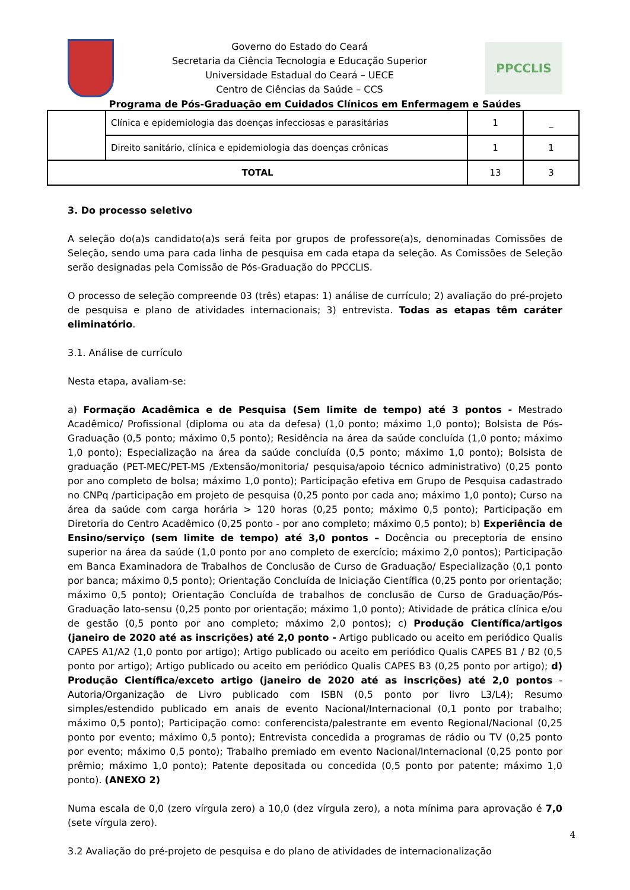Governo do Estado do Ceará
Secretaria da Ciência Tecnologia e Educação Superior
Universidade Estadual do Ceará – UECE
Centro de Ciências da Saúde – CCS
PPCCLIS
Programa de Pós-Graduação em Cuidados Clínicos em Enfermagem e Saúdes
| | Clínica e epidemiologia das doenças infecciosas e parasitárias | 1 | _ |
| | Direito sanitário, clínica e epidemiologia das doenças crônicas | 1 | 1 |
| TOTAL | | 13 | 3 |
3. Do processo seletivo
A seleção do(a)s candidato(a)s será feita por grupos de professore(a)s, denominadas Comissões de Seleção, sendo uma para cada linha de pesquisa em cada etapa da seleção. As Comissões de Seleção serão designadas pela Comissão de Pós-Graduação do PPCCLIS.
O processo de seleção compreende 03 (três) etapas: 1) análise de currículo; 2) avaliação do pré-projeto de pesquisa e plano de atividades internacionais; 3) entrevista. Todas as etapas têm caráter eliminatório.
3.1. Análise de currículo
Nesta etapa, avaliam-se:
a) Formação Acadêmica e de Pesquisa (Sem limite de tempo) até 3 pontos - Mestrado Acadêmico/ Profissional (diploma ou ata da defesa) (1,0 ponto; máximo 1,0 ponto); Bolsista de Pós-Graduação (0,5 ponto; máximo 0,5 ponto); Residência na área da saúde concluída (1,0 ponto; máximo 1,0 ponto); Especialização na área da saúde concluída (0,5 ponto; máximo 1,0 ponto); Bolsista de graduação (PET-MEC/PET-MS /Extensão/monitoria/ pesquisa/apoio técnico administrativo) (0,25 ponto por ano completo de bolsa; máximo 1,0 ponto); Participação efetiva em Grupo de Pesquisa cadastrado no CNPq /participação em projeto de pesquisa (0,25 ponto por cada ano; máximo 1,0 ponto); Curso na área da saúde com carga horária > 120 horas (0,25 ponto; máximo 0,5 ponto); Participação em Diretoria do Centro Acadêmico (0,25 ponto - por ano completo; máximo 0,5 ponto); b) Experiência de Ensino/serviço (sem limite de tempo) até 3,0 pontos – Docência ou preceptoria de ensino superior na área da saúde (1,0 ponto por ano completo de exercício; máximo 2,0 pontos); Participação em Banca Examinadora de Trabalhos de Conclusão de Curso de Graduação/ Especialização (0,1 ponto por banca; máximo 0,5 ponto); Orientação Concluída de Iniciação Científica (0,25 ponto por orientação; máximo 0,5 ponto); Orientação Concluída de trabalhos de conclusão de Curso de Graduação/Pós-Graduação lato-sensu (0,25 ponto por orientação; máximo 1,0 ponto); Atividade de prática clínica e/ou de gestão (0,5 ponto por ano completo; máximo 2,0 pontos); c) Produção Científica/artigos (janeiro de 2020 até as inscrições) até 2,0 ponto - Artigo publicado ou aceito em periódico Qualis CAPES A1/A2 (1,0 ponto por artigo); Artigo publicado ou aceito em periódico Qualis CAPES B1 / B2 (0,5 ponto por artigo); Artigo publicado ou aceito em periódico Qualis CAPES B3 (0,25 ponto por artigo); d) Produção Científica/exceto artigo (janeiro de 2020 até as inscrições) até 2,0 pontos - Autoria/Organização de Livro publicado com ISBN (0,5 ponto por livro L3/L4); Resumo simples/estendido publicado em anais de evento Nacional/Internacional (0,1 ponto por trabalho; máximo 0,5 ponto); Participação como: conferencista/palestrante em evento Regional/Nacional (0,25 ponto por evento; máximo 0,5 ponto); Entrevista concedida a programas de rádio ou TV (0,25 ponto por evento; máximo 0,5 ponto); Trabalho premiado em evento Nacional/Internacional (0,25 ponto por prêmio; máximo 1,0 ponto); Patente depositada ou concedida (0,5 ponto por patente; máximo 1,0 ponto). (ANEXO 2)
Numa escala de 0,0 (zero vírgula zero) a 10,0 (dez vírgula zero), a nota mínima para aprovação é 7,0 (sete vírgula zero).
3.2 Avaliação do pré-projeto de pesquisa e do plano de atividades de internacionalização
4